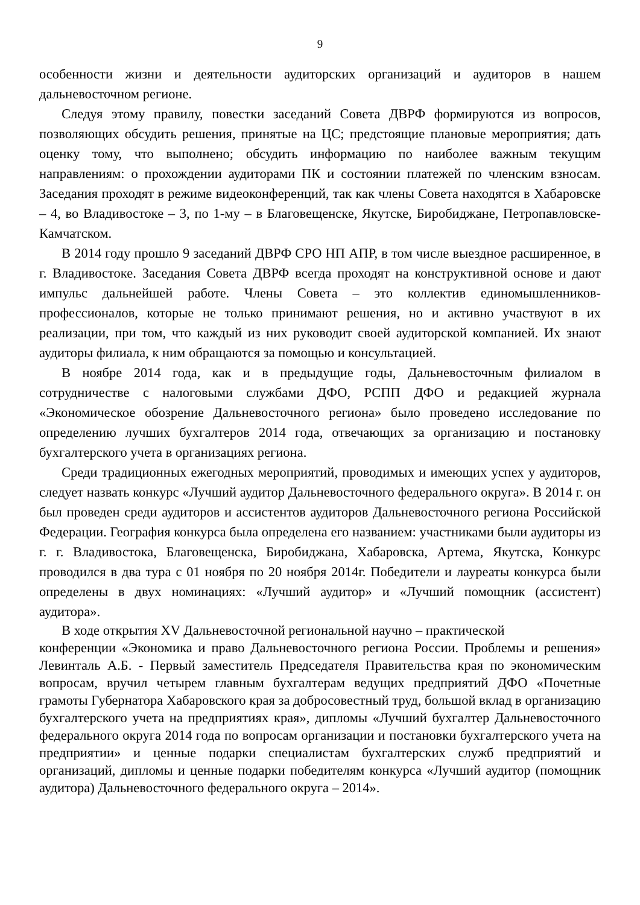9
особенности жизни и деятельности аудиторских организаций и аудиторов в нашем дальневосточном регионе.
Следуя этому правилу, повестки заседаний Совета ДВРФ формируются из вопросов, позволяющих обсудить решения, принятые на ЦС; предстоящие плановые мероприятия; дать оценку тому, что выполнено; обсудить информацию по наиболее важным текущим направлениям: о прохождении аудиторами ПК и состоянии платежей по членским взносам. Заседания проходят в режиме видеоконференций, так как члены Совета находятся в Хабаровске – 4, во Владивостоке – 3, по 1-му – в Благовещенске, Якутске, Биробиджане, Петропавловске-Камчатском.
В 2014 году прошло 9 заседаний ДВРФ СРО НП АПР, в том числе выездное расширенное, в г. Владивостоке. Заседания Совета ДВРФ всегда проходят на конструктивной основе и дают импульс дальнейшей работе. Члены Совета – это коллектив единомышленников-профессионалов, которые не только принимают решения, но и активно участвуют в их реализации, при том, что каждый из них руководит своей аудиторской компанией. Их знают аудиторы филиала, к ним обращаются за помощью и консультацией.
В ноябре 2014 года, как и в предыдущие годы, Дальневосточным филиалом в сотрудничестве с налоговыми службами ДФО, РСПП ДФО и редакцией журнала «Экономическое обозрение Дальневосточного региона» было проведено исследование по определению лучших бухгалтеров 2014 года, отвечающих за организацию и постановку бухгалтерского учета в организациях региона.
Среди традиционных ежегодных мероприятий, проводимых и имеющих успех у аудиторов, следует назвать конкурс «Лучший аудитор Дальневосточного федерального округа». В 2014 г. он был проведен среди аудиторов и ассистентов аудиторов Дальневосточного региона Российской Федерации. География конкурса была определена его названием: участниками были аудиторы из г. г. Владивостока, Благовещенска, Биробиджана, Хабаровска, Артема, Якутска, Конкурс проводился в два тура с 01 ноября по 20 ноября 2014г. Победители и лауреаты конкурса были определены в двух номинациях: «Лучший аудитор» и «Лучший помощник (ассистент) аудитора».
В ходе открытия XV Дальневосточной региональной научно – практической
конференции «Экономика и право Дальневосточного региона России. Проблемы и решения» Левинталь А.Б. - Первый заместитель Председателя Правительства края по экономическим вопросам, вручил четырем главным бухгалтерам ведущих предприятий ДФО «Почетные грамоты Губернатора Хабаровского края за добросовестный труд, большой вклад в организацию бухгалтерского учета на предприятиях края», дипломы «Лучший бухгалтер Дальневосточного федерального округа 2014 года по вопросам организации и постановки бухгалтерского учета на предприятии» и ценные подарки специалистам бухгалтерских служб предприятий и организаций, дипломы и ценные подарки победителям конкурса «Лучший аудитор (помощник аудитора) Дальневосточного федерального округа – 2014».